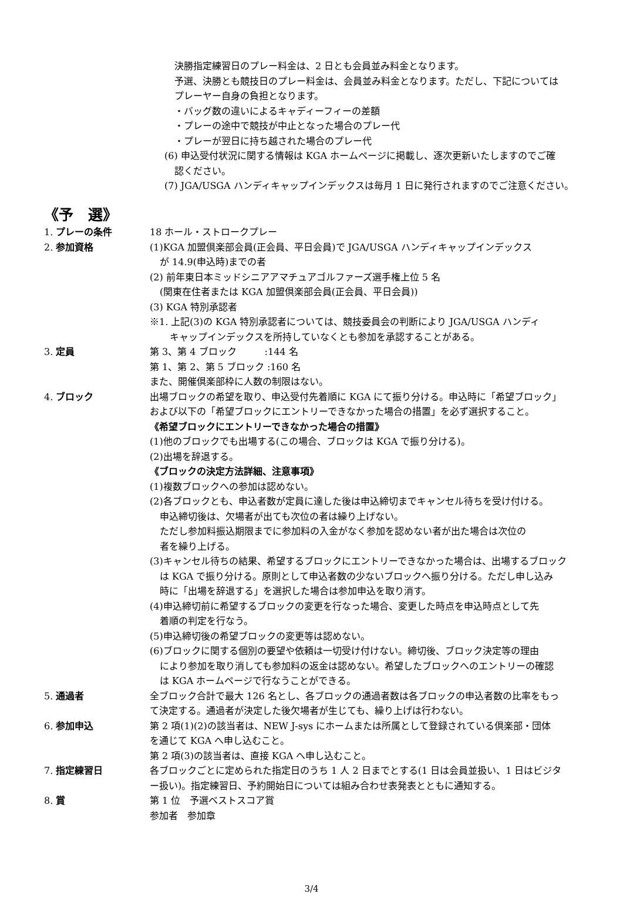決勝指定練習日のプレー料金は、2 日とも会員並み料金となります。
予選、決勝とも競技日のプレー料金は、会員並み料金となります。ただし、下記については
プレーヤー自身の負担となります。
・バッグ数の違いによるキャディーフィーの差額
・プレーの途中で競技が中止となった場合のプレー代
・プレーが翌日に持ち越された場合のプレー代
(6) 申込受付状況に関する情報は KGA ホームページに掲載し、逐次更新いたしますのでご確
認ください。
(7) JGA/USGA ハンディキャップインデックスは毎月 1 日に発行されますのでご注意ください。
《予　選》
1. プレーの条件 18 ホール・ストロークプレー
2. 参加資格 (1)KGA 加盟倶楽部会員(正会員、平日会員)で JGA/USGA ハンディキャップインデックス
が 14.9(申込時)までの者
(2) 前年東日本ミッドシニアアマチュアゴルファーズ選手権上位 5 名
(関東在住者または KGA 加盟倶楽部会員(正会員、平日会員))
(3) KGA 特別承認者
※1. 上記(3)の KGA 特別承認者については、競技委員会の判断により JGA/USGA ハンディ
キャップインデックスを所持していなくとも参加を承認することがある。
3. 定員 第 3、第 4 ブロック　　　:144 名
第 1、第 2、第 5 ブロック :160 名
また、開催倶楽部枠に人数の制限はない。
4. ブロック 出場ブロックの希望を取り、申込受付先着順に KGA にて振り分ける。申込時に「希望ブロック」
および以下の「希望ブロックにエントリーできなかった場合の措置」を必ず選択すること。
《希望ブロックにエントリーできなかった場合の措置》
(1)他のブロックでも出場する(この場合、ブロックは KGA で振り分ける)。
(2)出場を辞退する。
《ブロックの決定方法詳細、注意事項》
(1)複数ブロックへの参加は認めない。
(2)各ブロックとも、申込者数が定員に達した後は申込締切までキャンセル待ちを受け付ける。
申込締切後は、欠場者が出ても次位の者は繰り上げない。
ただし参加料振込期限までに参加料の入金がなく参加を認めない者が出た場合は次位の
者を繰り上げる。
(3)キャンセル待ちの結果、希望するブロックにエントリーできなかった場合は、出場するブロック
は KGA で振り分ける。原則として申込者数の少ないブロックへ振り分ける。ただし申し込み
時に「出場を辞退する」を選択した場合は参加申込を取り消す。
(4)申込締切前に希望するブロックの変更を行なった場合、変更した時点を申込時点として先
着順の判定を行なう。
(5)申込締切後の希望ブロックの変更等は認めない。
(6)ブロックに関する個別の要望や依頼は一切受け付けない。締切後、ブロック決定等の理由
により参加を取り消しても参加料の返金は認めない。希望したブロックへのエントリーの確認
は KGA ホームページで行なうことができる。
5. 通過者 全ブロック合計で最大 126 名とし、各ブロックの通過者数は各ブロックの申込者数の比率をもっ
て決定する。通過者が決定した後欠場者が生じても、繰り上げは行わない。
6. 参加申込 第 2 項(1)(2)の該当者は、NEW J-sys にホームまたは所属として登録されている倶楽部・団体
を通じて KGA へ申し込むこと。
第 2 項(3)の該当者は、直接 KGA へ申し込むこと。
7. 指定練習日 各ブロックごとに定められた指定日のうち 1 人 2 日までとする(1 日は会員並扱い、1 日はビジタ
ー扱い)。指定練習日、予約開始日については組み合わせ表発表とともに通知する。
8. 賞 第 1 位　予選ベストスコア賞
参加者　参加章
3/4